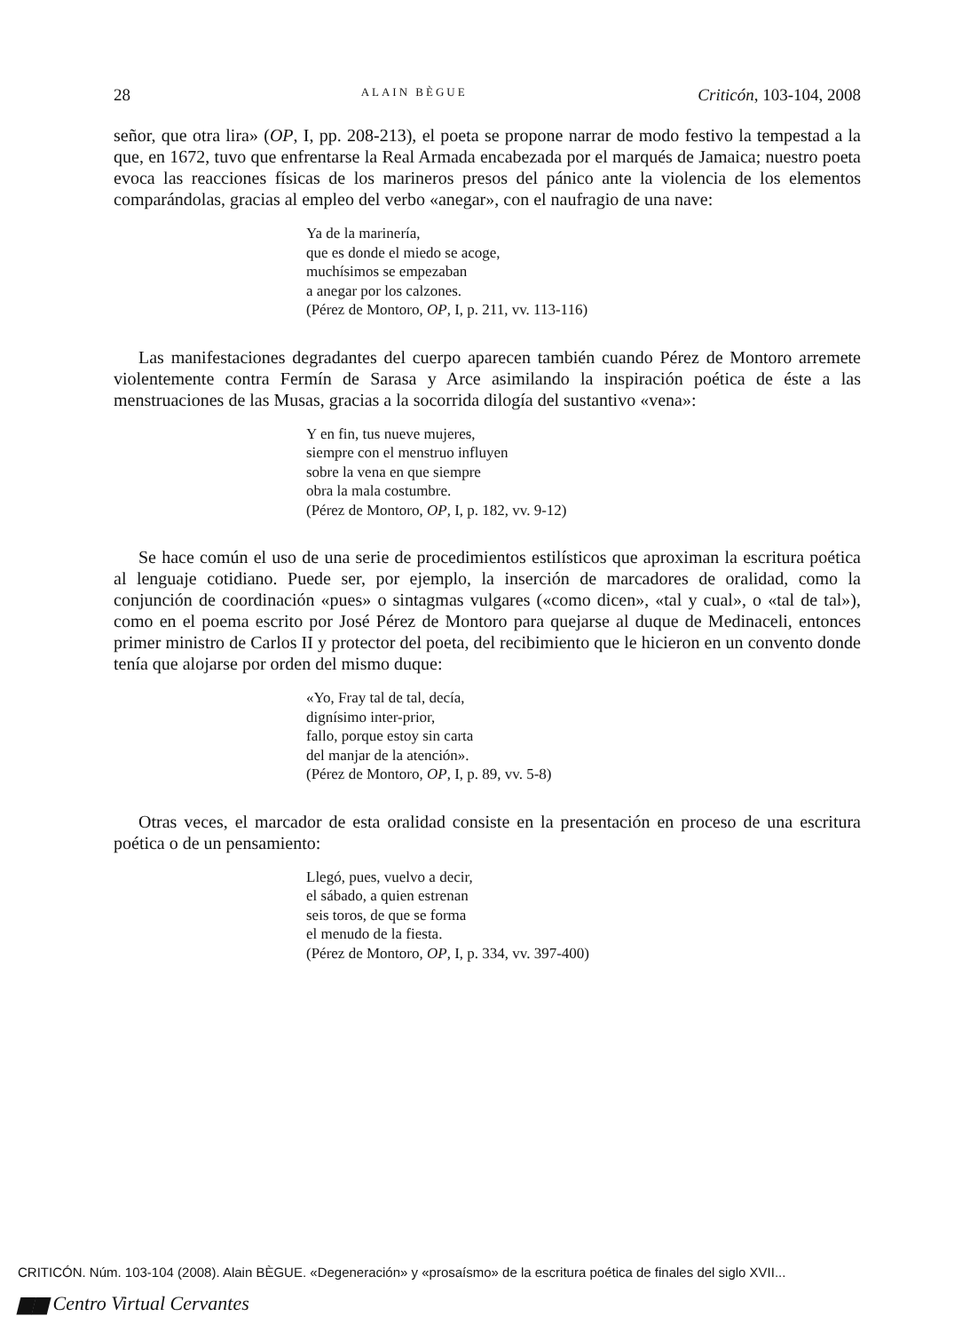28 ALAIN BÈGUE Criticón, 103-104, 2008
señor, que otra lira» (OP, I, pp. 208-213), el poeta se propone narrar de modo festivo la tempestad a la que, en 1672, tuvo que enfrentarse la Real Armada encabezada por el marqués de Jamaica; nuestro poeta evoca las reacciones físicas de los marineros presos del pánico ante la violencia de los elementos comparándolas, gracias al empleo del verbo «anegar», con el naufragio de una nave:
Ya de la marinería,
que es donde el miedo se acoge,
muchísimos se empezaban
a anegar por los calzones.
(Pérez de Montoro, OP, I, p. 211, vv. 113-116)
Las manifestaciones degradantes del cuerpo aparecen también cuando Pérez de Montoro arremete violentemente contra Fermín de Sarasa y Arce asimilando la inspiración poética de éste a las menstruaciones de las Musas, gracias a la socorrida dilogía del sustantivo «vena»:
Y en fin, tus nueve mujeres,
siempre con el menstruo influyen
sobre la vena en que siempre
obra la mala costumbre.
(Pérez de Montoro, OP, I, p. 182, vv. 9-12)
Se hace común el uso de una serie de procedimientos estilísticos que aproximan la escritura poética al lenguaje cotidiano. Puede ser, por ejemplo, la inserción de marcadores de oralidad, como la conjunción de coordinación «pues» o sintagmas vulgares («como dicen», «tal y cual», o «tal de tal»), como en el poema escrito por José Pérez de Montoro para quejarse al duque de Medinaceli, entonces primer ministro de Carlos II y protector del poeta, del recibimiento que le hicieron en un convento donde tenía que alojarse por orden del mismo duque:
«Yo, Fray tal de tal, decía,
dignísimo inter-prior,
fallo, porque estoy sin carta
del manjar de la atención».
(Pérez de Montoro, OP, I, p. 89, vv. 5-8)
Otras veces, el marcador de esta oralidad consiste en la presentación en proceso de una escritura poética o de un pensamiento:
Llegó, pues, vuelvo a decir,
el sábado, a quien estrenan
seis toros, de que se forma
el menudo de la fiesta.
(Pérez de Montoro, OP, I, p. 334, vv. 397-400)
CRITICÓN. Núm. 103-104 (2008). Alain BÈGUE. «Degeneración» y «prosaísmo» de la escritura poética de finales del siglo XVII...
▆▆ Centro Virtual Cervantes